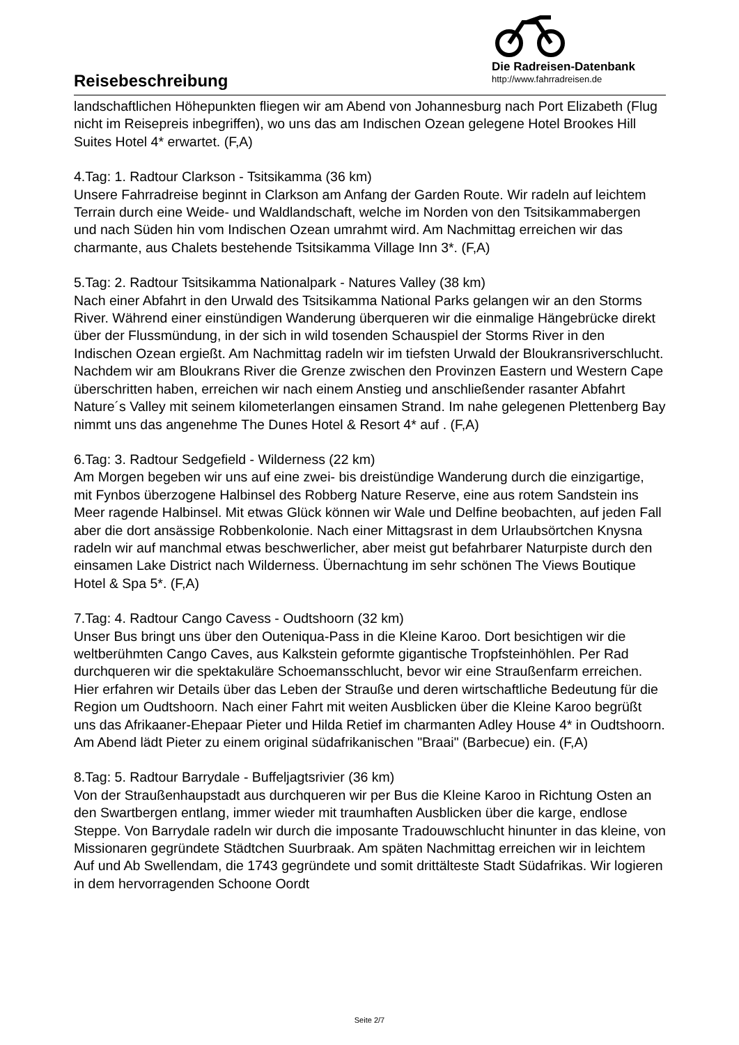Reisebeschreibung
Die Radreisen-Datenbank
http://www.fahrradreisen.de
landschaftlichen Höhepunkten fliegen wir am Abend von Johannesburg nach Port Elizabeth (Flug nicht im Reisepreis inbegriffen), wo uns das am Indischen Ozean gelegene Hotel Brookes Hill Suites Hotel 4* erwartet. (F,A)
4.Tag: 1. Radtour Clarkson - Tsitsikamma (36 km)
Unsere Fahrradreise beginnt in Clarkson am Anfang der Garden Route. Wir radeln auf leichtem Terrain durch eine Weide- und Waldlandschaft, welche im Norden von den Tsitsikammabergen und nach Süden hin vom Indischen Ozean umrahmt wird. Am Nachmittag erreichen wir das charmante, aus Chalets bestehende Tsitsikamma Village Inn 3*. (F,A)
5.Tag: 2. Radtour Tsitsikamma Nationalpark - Natures Valley (38 km)
Nach einer Abfahrt in den Urwald des Tsitsikamma National Parks gelangen wir an den Storms River. Während einer einstündigen Wanderung überqueren wir die einmalige Hängebrücke direkt über der Flussmündung, in der sich in wild tosenden Schauspiel der Storms River in den Indischen Ozean ergießt. Am Nachmittag radeln wir im tiefsten Urwald der Bloukransriverschlucht. Nachdem wir am Bloukrans River die Grenze zwischen den Provinzen Eastern und Western Cape überschritten haben, erreichen wir nach einem Anstieg und anschließender rasanter Abfahrt Nature´s Valley mit seinem kilometerlangen einsamen Strand. Im nahe gelegenen Plettenberg Bay nimmt uns das angenehme The Dunes Hotel & Resort 4* auf . (F,A)
6.Tag: 3. Radtour Sedgefield - Wilderness (22 km)
Am Morgen begeben wir uns auf eine zwei- bis dreistündige Wanderung durch die einzigartige, mit Fynbos überzogene Halbinsel des Robberg Nature Reserve, eine aus rotem Sandstein ins Meer ragende Halbinsel. Mit etwas Glück können wir Wale und Delfine beobachten, auf jeden Fall aber die dort ansässige Robbenkolonie. Nach einer Mittagsrast in dem Urlaubsörtchen Knysna radeln wir auf manchmal etwas beschwerlicher, aber meist gut befahrbarer Naturpiste durch den einsamen Lake District nach Wilderness. Übernachtung im sehr schönen The Views Boutique Hotel & Spa 5*. (F,A)
7.Tag: 4. Radtour Cango Cavess - Oudtshoorn (32 km)
Unser Bus bringt uns über den Outeniqua-Pass in die Kleine Karoo. Dort besichtigen wir die weltberühmten Cango Caves, aus Kalkstein geformte gigantische Tropfsteinhöhlen. Per Rad durchqueren wir die spektakuläre Schoemansschlucht, bevor wir eine Straußenfarm erreichen. Hier erfahren wir Details über das Leben der Strauße und deren wirtschaftliche Bedeutung für die Region um Oudtshoorn. Nach einer Fahrt mit weiten Ausblicken über die Kleine Karoo begrüßt uns das Afrikaaner-Ehepaar Pieter und Hilda Retief im charmanten Adley House 4* in Oudtshoorn. Am Abend lädt Pieter zu einem original südafrikanischen "Braai" (Barbecue) ein. (F,A)
8.Tag: 5. Radtour Barrydale - Buffeljagtsrivier (36 km)
Von der Straußenhaupstadt aus durchqueren wir per Bus die Kleine Karoo in Richtung Osten an den Swartbergen entlang, immer wieder mit traumhaften Ausblicken über die karge, endlose Steppe. Von Barrydale radeln wir durch die imposante Tradouwschlucht hinunter in das kleine, von Missionaren gegründete Städtchen Suurbraak. Am späten Nachmittag erreichen wir in leichtem Auf und Ab Swellendam, die 1743 gegründete und somit drittälteste Stadt Südafrikas. Wir logieren in dem hervorragenden Schoone Oordt
Seite 2/7